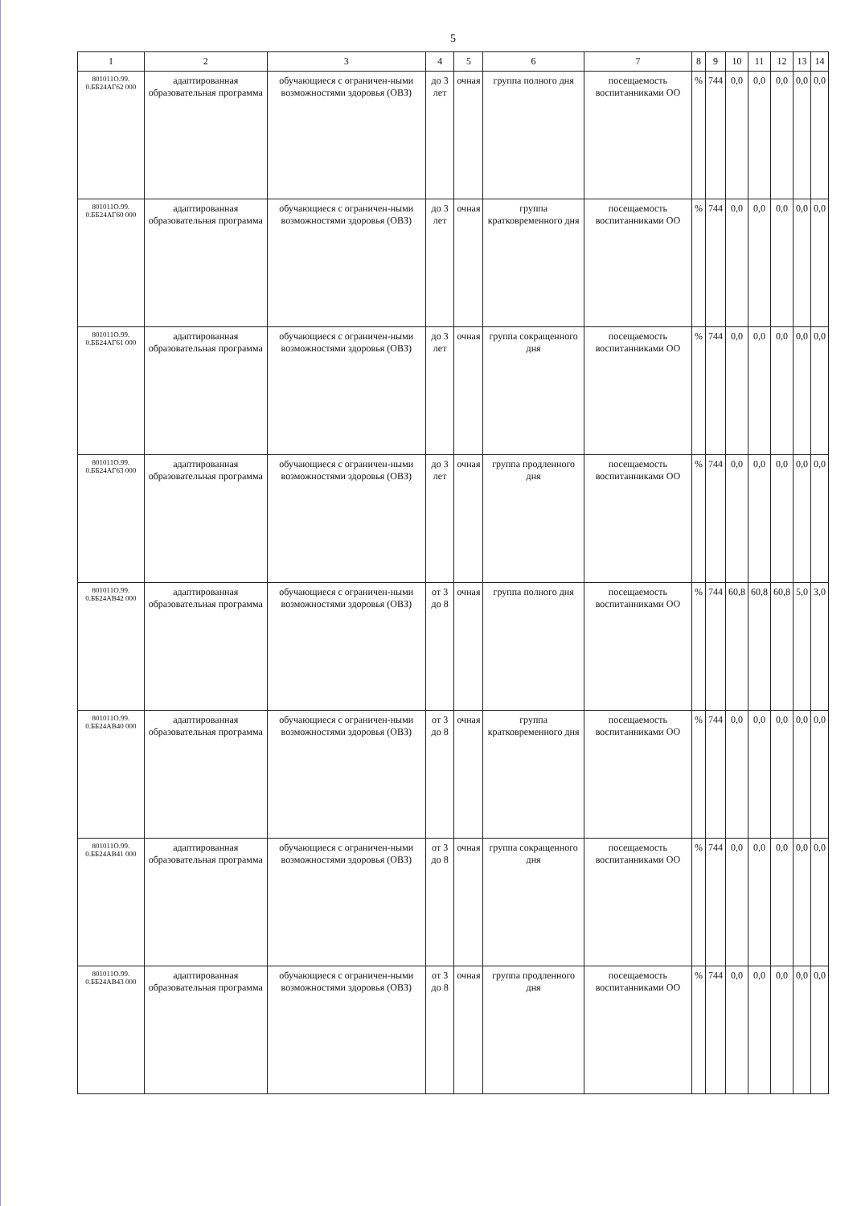5
| 1 | 2 | 3 | 4 | 5 | 6 | 7 | 8 | 9 | 10 | 11 | 12 | 13 | 14 |
| --- | --- | --- | --- | --- | --- | --- | --- | --- | --- | --- | --- | --- | --- |
| 801011О.99. 0.ББ24АГ62 000 | адаптированная образовательная программа | обучающиеся с ограничен-ными возможностями здоровья (ОВЗ) | до 3 лет | очная | группа полного дня | посещаемость воспитанниками ОО | % | 744 | 0,0 | 0,0 | 0,0 | 0,0 | 0,0 |
| 801011О.99. 0.ББ24АГ60 000 | адаптированная образовательная программа | обучающиеся с ограничен-ными возможностями здоровья (ОВЗ) | до 3 лет | очная | группа кратковременного дня | посещаемость воспитанниками ОО | % | 744 | 0,0 | 0,0 | 0,0 | 0,0 | 0,0 |
| 801011О.99. 0.ББ24АГ61 000 | адаптированная образовательная программа | обучающиеся с ограничен-ными возможностями здоровья (ОВЗ) | до 3 лет | очная | группа сокращенного дня | посещаемость воспитанниками ОО | % | 744 | 0,0 | 0,0 | 0,0 | 0,0 | 0,0 |
| 801011О.99. 0.ББ24АГ63 000 | адаптированная образовательная программа | обучающиеся с ограничен-ными возможностями здоровья (ОВЗ) | до 3 лет | очная | группа продленного дня | посещаемость воспитанниками ОО | % | 744 | 0,0 | 0,0 | 0,0 | 0,0 | 0,0 |
| 801011О.99. 0.ББ24АВ42 000 | адаптированная образовательная программа | обучающиеся с ограничен-ными возможностями здоровья (ОВЗ) | от 3 до 8 | очная | группа полного дня | посещаемость воспитанниками ОО | % | 744 | 60,8 | 60,8 | 60,8 | 5,0 | 3,0 |
| 801011О.99. 0.ББ24АВ40 000 | адаптированная образовательная программа | обучающиеся с ограничен-ными возможностями здоровья (ОВЗ) | от 3 до 8 | очная | группа кратковременного дня | посещаемость воспитанниками ОО | % | 744 | 0,0 | 0,0 | 0,0 | 0,0 | 0,0 |
| 801011О.99. 0.ББ24АВ41 000 | адаптированная образовательная программа | обучающиеся с ограничен-ными возможностями здоровья (ОВЗ) | от 3 до 8 | очная | группа сокращенного дня | посещаемость воспитанниками ОО | % | 744 | 0,0 | 0,0 | 0,0 | 0,0 | 0,0 |
| 801011О.99. 0.ББ24АВ43 000 | адаптированная образовательная программа | обучающиеся с ограничен-ными возможностями здоровья (ОВЗ) | от 3 до 8 | очная | группа продленного дня | посещаемость воспитанниками ОО | % | 744 | 0,0 | 0,0 | 0,0 | 0,0 | 0,0 |